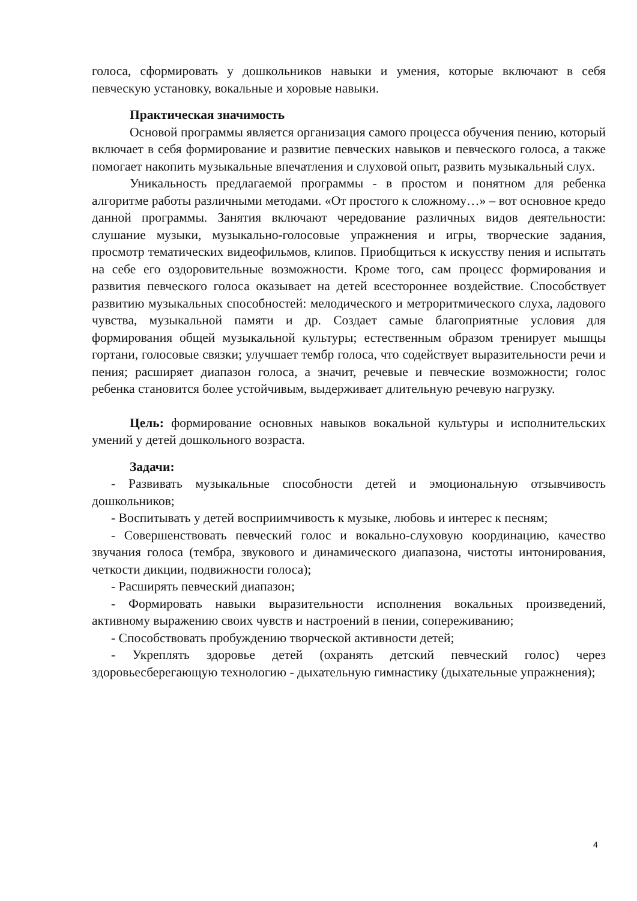голоса, сформировать у дошкольников навыки и умения, которые включают в себя певческую установку, вокальные и хоровые навыки.
Практическая значимость
Основой программы является организация самого процесса обучения пению, который включает в себя формирование и развитие певческих навыков и певческого голоса, а также помогает накопить музыкальные впечатления и слуховой опыт, развить музыкальный слух.
Уникальность предлагаемой программы - в простом и понятном для ребенка алгоритме работы различными методами. «От простого к сложному…» – вот основное кредо данной программы. Занятия включают чередование различных видов деятельности: слушание музыки, музыкально-голосовые упражнения и игры, творческие задания, просмотр тематических видеофильмов, клипов. Приобщиться к искусству пения и испытать на себе его оздоровительные возможности. Кроме того, сам процесс формирования и развития певческого голоса оказывает на детей всестороннее воздействие. Способствует развитию музыкальных способностей: мелодического и метроритмического слуха, ладового чувства, музыкальной памяти и др. Создает самые благоприятные условия для формирования общей музыкальной культуры; естественным образом тренирует мышцы гортани, голосовые связки; улучшает тембр голоса, что содействует выразительности речи и пения; расширяет диапазон голоса, а значит, речевые и певческие возможности; голос ребенка становится более устойчивым, выдерживает длительную речевую нагрузку.
Цель: формирование основных навыков вокальной культуры и исполнительских умений у детей дошкольного возраста.
Задачи:
- Развивать музыкальные способности детей и эмоциональную отзывчивость дошкольников;
- Воспитывать у детей восприимчивость к музыке, любовь и интерес к песням;
- Совершенствовать певческий голос и вокально-слуховую координацию, качество звучания голоса (тембра, звукового и динамического диапазона, чистоты интонирования, четкости дикции, подвижности голоса);
- Расширять певческий диапазон;
- Формировать навыки выразительности исполнения вокальных произведений, активному выражению своих чувств и настроений в пении, сопереживанию;
- Способствовать пробуждению творческой активности детей;
- Укреплять здоровье детей (охранять детский певческий голос) через здоровьесберегающую технологию - дыхательную гимнастику (дыхательные упражнения);
4